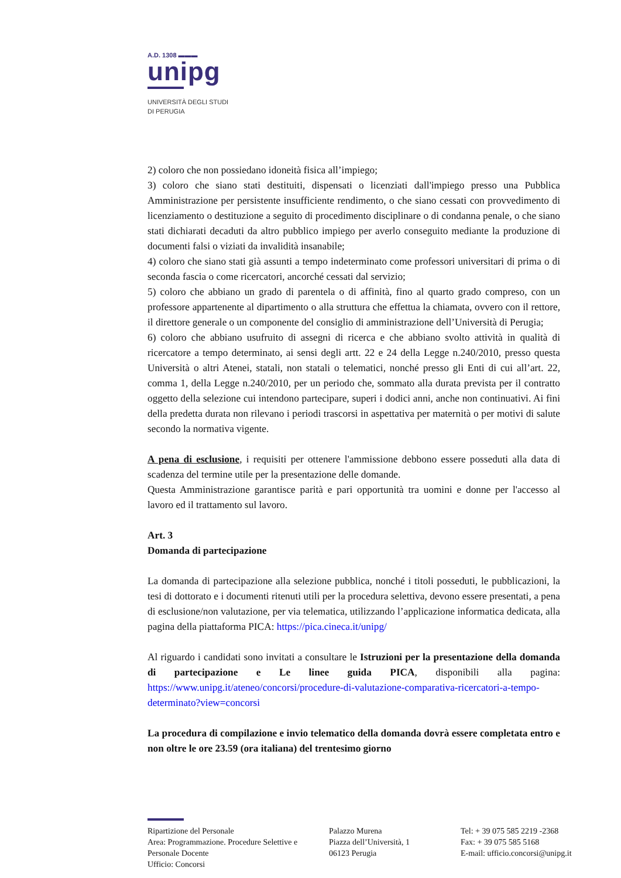A.D. 1308 ▬▬▬
unipg
UNIVERSITÀ DEGLI STUDI
DI PERUGIA
2) coloro che non possiedano idoneità fisica all’impiego;
3) coloro che siano stati destituiti, dispensati o licenziati dall'impiego presso una Pubblica Amministrazione per persistente insufficiente rendimento, o che siano cessati con provvedimento di licenziamento o destituzione a seguito di procedimento disciplinare o di condanna penale, o che siano stati dichiarati decaduti da altro pubblico impiego per averlo conseguito mediante la produzione di documenti falsi o viziati da invalidità insanabile;
4) coloro che siano stati già assunti a tempo indeterminato come professori universitari di prima o di seconda fascia o come ricercatori, ancorché cessati dal servizio;
5) coloro che abbiano un grado di parentela o di affinità, fino al quarto grado compreso, con un professore appartenente al dipartimento o alla struttura che effettua la chiamata, ovvero con il rettore, il direttore generale o un componente del consiglio di amministrazione dell’Università di Perugia;
6) coloro che abbiano usufruito di assegni di ricerca e che abbiano svolto attività in qualità di ricercatore a tempo determinato, ai sensi degli artt. 22 e 24 della Legge n.240/2010, presso questa Università o altri Atenei, statali, non statali o telematici, nonché presso gli Enti di cui all’art. 22, comma 1, della Legge n.240/2010, per un periodo che, sommato alla durata prevista per il contratto oggetto della selezione cui intendono partecipare, superi i dodici anni, anche non continuativi. Ai fini della predetta durata non rilevano i periodi trascorsi in aspettativa per maternità o per motivi di salute secondo la normativa vigente.
A pena di esclusione, i requisiti per ottenere l'ammissione debbono essere posseduti alla data di scadenza del termine utile per la presentazione delle domande.
Questa Amministrazione garantisce parità e pari opportunità tra uomini e donne per l'accesso al lavoro ed il trattamento sul lavoro.
Art. 3
Domanda di partecipazione
La domanda di partecipazione alla selezione pubblica, nonché i titoli posseduti, le pubblicazioni, la tesi di dottorato e i documenti ritenuti utili per la procedura selettiva, devono essere presentati, a pena di esclusione/non valutazione, per via telematica, utilizzando l’applicazione informatica dedicata, alla pagina della piattaforma PICA: https://pica.cineca.it/unipg/
Al riguardo i candidati sono invitati a consultare le Istruzioni per la presentazione della domanda di partecipazione e Le linee guida PICA, disponibili alla pagina: https://www.unipg.it/ateneo/concorsi/procedure-di-valutazione-comparativa-ricercatori-a-tempo-determinato?view=concorsi
La procedura di compilazione e invio telematico della domanda dovrà essere completata entro e non oltre le ore 23.59 (ora italiana) del trentesimo giorno
Ripartizione del Personale
Area: Programmazione. Procedure Selettive e Personale Docente
Ufficio: Concorsi
Palazzo Murena
Piazza dell’Università, 1
06123 Perugia
Tel: + 39 075 585 2219 -2368
Fax: + 39 075 585 5168
E-mail: ufficio.concorsi@unipg.it